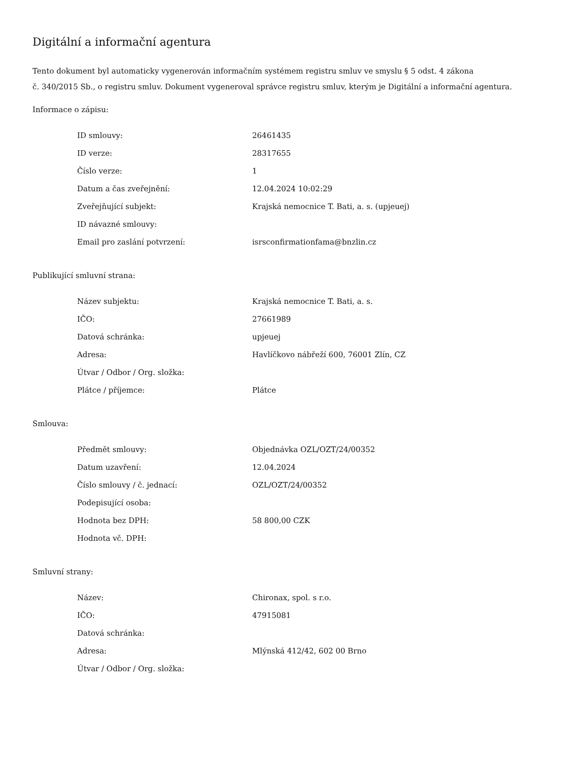Digitální a informační agentura
Tento dokument byl automaticky vygenerován informačním systémem registru smluv ve smyslu § 5 odst. 4 zákona
č. 340/2015 Sb., o registru smluv. Dokument vygeneroval správce registru smluv, kterým je Digitální a informační agentura.
Informace o zápisu:
| ID smlouvy: | 26461435 |
| ID verze: | 28317655 |
| Číslo verze: | 1 |
| Datum a čas zveřejnění: | 12.04.2024 10:02:29 |
| Zveřejňující subjekt: | Krajská nemocnice T. Bati, a. s. (upjeuej) |
| ID návazné smlouvy: | |
| Email pro zaslání potvrzení: | isrsconfirmationfama@bnzlin.cz |
Publikující smluvní strana:
| Název subjektu: | Krajská nemocnice T. Bati, a. s. |
| IČO: | 27661989 |
| Datová schránka: | upjeuej |
| Adresa: | Havlíčkovo nábřeží 600, 76001 Zlín, CZ |
| Útvar / Odbor / Org. složka: | |
| Plátce / příjemce: | Plátce |
Smlouva:
| Předmět smlouvy: | Objednávka OZL/OZT/24/00352 |
| Datum uzavření: | 12.04.2024 |
| Číslo smlouvy / č. jednací: | OZL/OZT/24/00352 |
| Podepisující osoba: | |
| Hodnota bez DPH: | 58 800,00 CZK |
| Hodnota vč. DPH: | |
Smluvní strany:
| Název: | Chironax, spol. s r.o. |
| IČO: | 47915081 |
| Datová schránka: | |
| Adresa: | Mlýnská 412/42, 602 00 Brno |
| Útvar / Odbor / Org. složka: | |